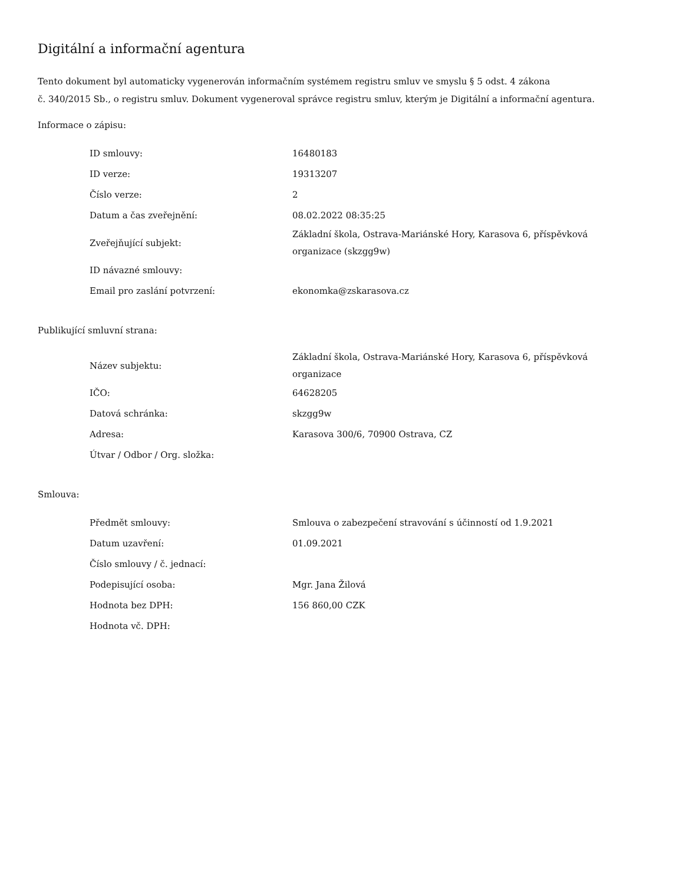Digitální a informační agentura
Tento dokument byl automaticky vygenerován informačním systémem registru smluv ve smyslu § 5 odst. 4 zákona
č. 340/2015 Sb., o registru smluv. Dokument vygeneroval správce registru smluv, kterým je Digitální a informační agentura.
Informace o zápisu:
| ID smlouvy: | 16480183 |
| ID verze: | 19313207 |
| Číslo verze: | 2 |
| Datum a čas zveřejnění: | 08.02.2022 08:35:25 |
| Zveřejňující subjekt: | Základní škola, Ostrava-Mariánské Hory, Karasova 6, příspěvková organizace (skzgg9w) |
| ID návazné smlouvy: | |
| Email pro zaslání potvrzení: | ekonomka@zskarasova.cz |
Publikující smluvní strana:
| Název subjektu: | Základní škola, Ostrava-Mariánské Hory, Karasova 6, příspěvková organizace |
| IČO: | 64628205 |
| Datová schránka: | skzgg9w |
| Adresa: | Karasova 300/6, 70900 Ostrava, CZ |
| Útvar / Odbor / Org. složka: | |
Smlouva:
| Předmět smlouvy: | Smlouva o zabezpečení stravování s účinností od 1.9.2021 |
| Datum uzavření: | 01.09.2021 |
| Číslo smlouvy / č. jednací: | |
| Podepisující osoba: | Mgr. Jana Žilová |
| Hodnota bez DPH: | 156 860,00 CZK |
| Hodnota vč. DPH: | |